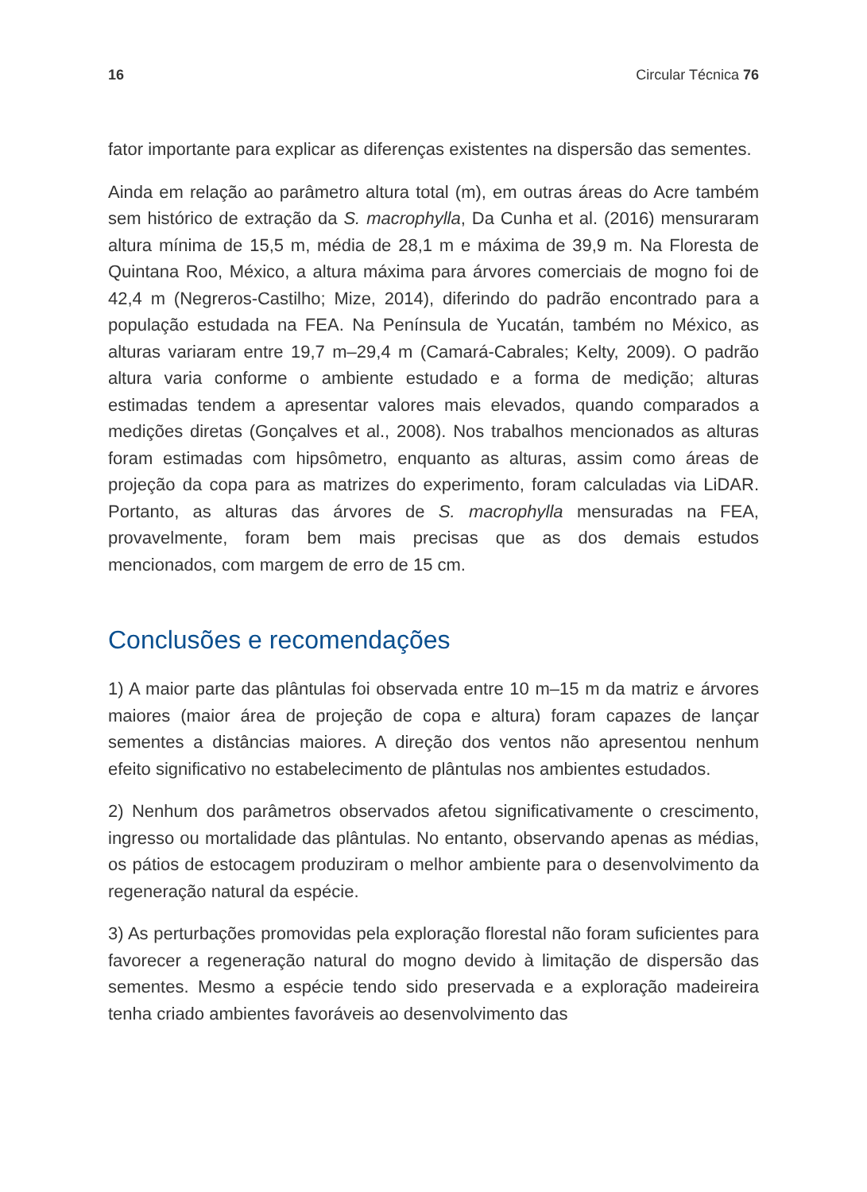16 Circular Técnica 76
fator importante para explicar as diferenças existentes na dispersão das sementes.
Ainda em relação ao parâmetro altura total (m), em outras áreas do Acre também sem histórico de extração da S. macrophylla, Da Cunha et al. (2016) mensuraram altura mínima de 15,5 m, média de 28,1 m e máxima de 39,9 m. Na Floresta de Quintana Roo, México, a altura máxima para árvores comerciais de mogno foi de 42,4 m (Negreros-Castilho; Mize, 2014), diferindo do padrão encontrado para a população estudada na FEA. Na Península de Yucatán, também no México, as alturas variaram entre 19,7 m–29,4 m (Camará-Cabrales; Kelty, 2009). O padrão altura varia conforme o ambiente estudado e a forma de medição; alturas estimadas tendem a apresentar valores mais elevados, quando comparados a medições diretas (Gonçalves et al., 2008). Nos trabalhos mencionados as alturas foram estimadas com hipsômetro, enquanto as alturas, assim como áreas de projeção da copa para as matrizes do experimento, foram calculadas via LiDAR. Portanto, as alturas das árvores de S. macrophylla mensuradas na FEA, provavelmente, foram bem mais precisas que as dos demais estudos mencionados, com margem de erro de 15 cm.
Conclusões e recomendações
1) A maior parte das plântulas foi observada entre 10 m–15 m da matriz e árvores maiores (maior área de projeção de copa e altura) foram capazes de lançar sementes a distâncias maiores. A direção dos ventos não apresentou nenhum efeito significativo no estabelecimento de plântulas nos ambientes estudados.
2) Nenhum dos parâmetros observados afetou significativamente o crescimento, ingresso ou mortalidade das plântulas. No entanto, observando apenas as médias, os pátios de estocagem produziram o melhor ambiente para o desenvolvimento da regeneração natural da espécie.
3) As perturbações promovidas pela exploração florestal não foram suficientes para favorecer a regeneração natural do mogno devido à limitação de dispersão das sementes. Mesmo a espécie tendo sido preservada e a exploração madeireira tenha criado ambientes favoráveis ao desenvolvimento das